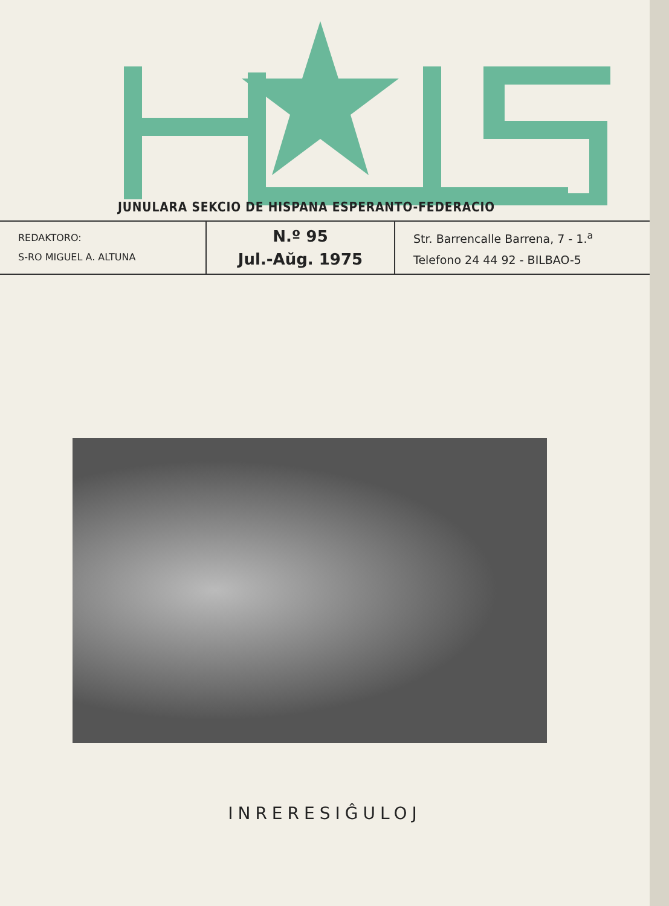JUNULARA SEKCIO DE HISPANA ESPERANTO-FEDERACIO
REDAKTORO:
S-RO MIGUEL A. ALTUNA
N.º 95
Jul.-Aŭg. 1975
Str. Barrencalle Barrena, 7 - 1.<sup>a</sup>
Telefono 24 44 92 - BILBAO-5
INRERESIĜULOJ